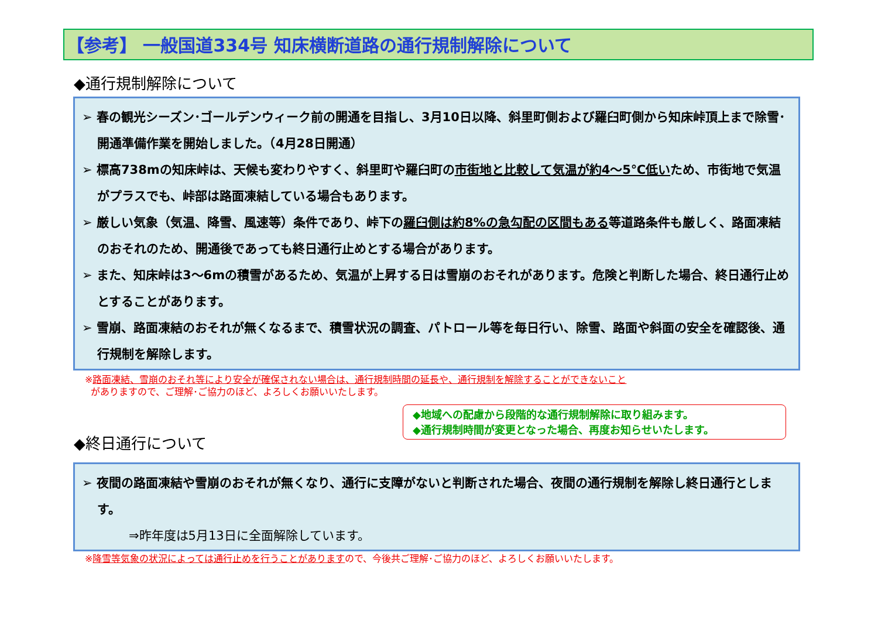【参考】 一般国道334号 知床横断道路の通行規制解除について
◆通行規制解除について
➢ 春の観光シーズン･ゴールデンウィーク前の開通を目指し、3月10日以降、斜里町側および羅臼町側から知床峠頂上まで除雪･開通準備作業を開始しました。（4月28日開通）
➢ 標高738mの知床峠は、天候も変わりやすく、斜里町や羅臼町の市街地と比較して気温が約4～5℃低いため、市街地で気温がプラスでも、峠部は路面凍結している場合もあります。
➢ 厳しい気象（気温、降雪、風速等）条件であり、峠下の羅臼側は約8%の急勾配の区間もある等道路条件も厳しく、路面凍結のおそれのため、開通後であっても終日通行止めとする場合があります。
➢ また、知床峠は3～6mの積雪があるため、気温が上昇する日は雪崩のおそれがあります。危険と判断した場合、終日通行止めとすることがあります。
➢ 雪崩、路面凍結のおそれが無くなるまで、積雪状況の調査、パトロール等を毎日行い、除雪、路面や斜面の安全を確認後、通行規制を解除します。
※路面凍結、雪崩のおそれ等により安全が確保されない場合は、通行規制時間の延長や、通行規制を解除することができないこと
がありますので、ご理解･ご協力のほど、よろしくお願いいたします。
◆地域への配慮から段階的な通行規制解除に取り組みます。
◆通行規制時間が変更となった場合、再度お知らせいたします。
◆終日通行について
➢ 夜間の路面凍結や雪崩のおそれが無くなり、通行に支障がないと判断された場合、夜間の通行規制を解除し終日通行とします。
⇒昨年度は5月13日に全面解除しています。
※降雪等気象の状況によっては通行止めを行うことがありますので、今後共ご理解･ご協力のほど、よろしくお願いいたします。